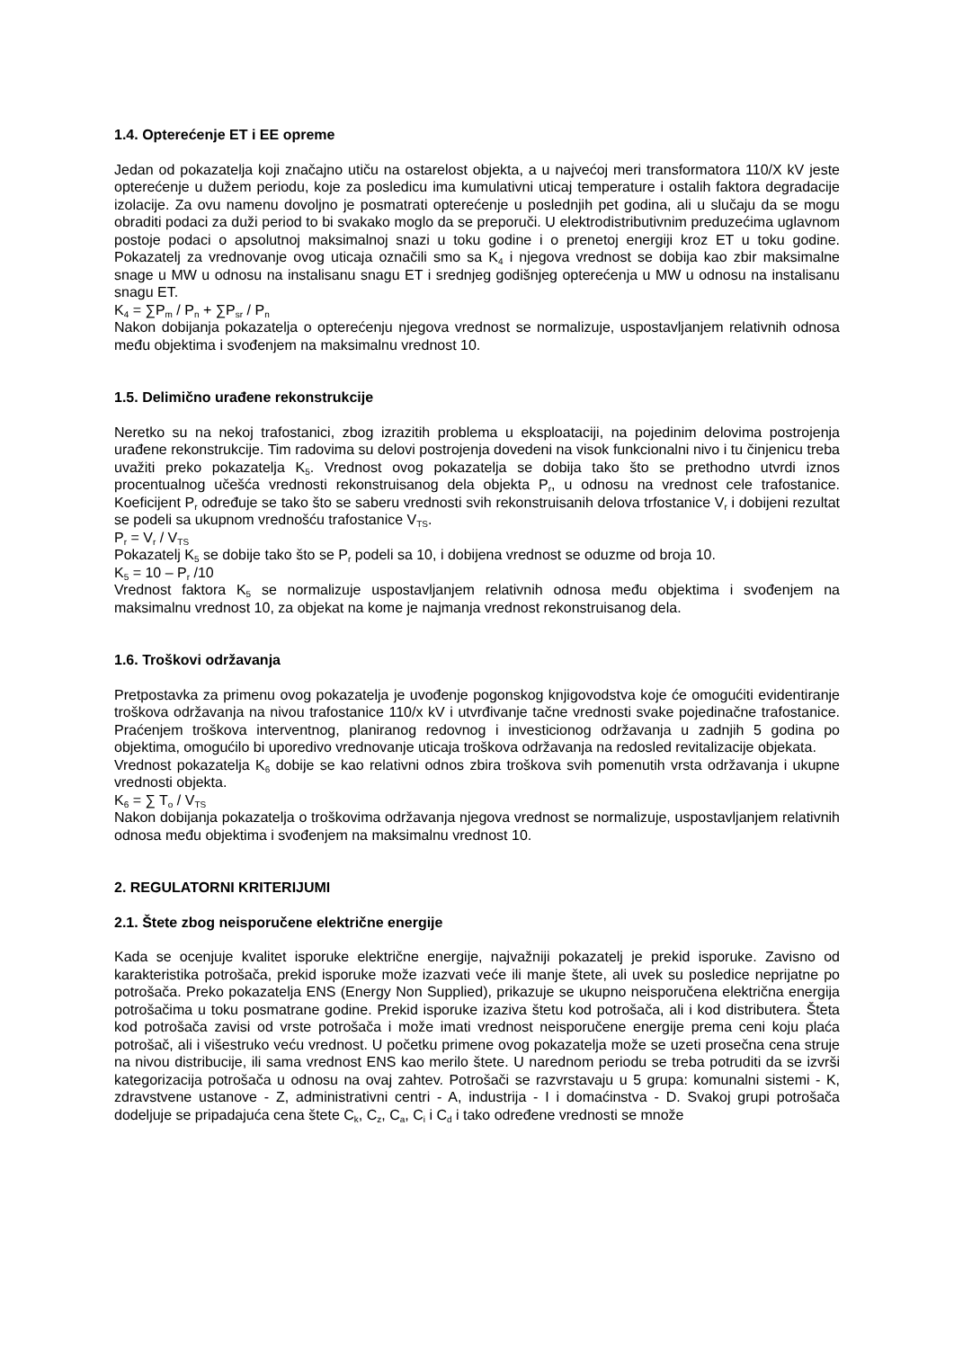1.4. Opterećenje ET i EE opreme
Jedan od pokazatelja koji značajno utiču na ostarelost objekta, a u najvećoj meri transformatora 110/X kV jeste opterećenje u dužem periodu, koje za posledicu ima kumulativni uticaj temperature i ostalih faktora degradacije izolacije. Za ovu namenu dovoljno je posmatrati opterećenje u poslednjih pet godina, ali u slučaju da se mogu obraditi podaci za duži period to bi svakako moglo da se preporuči. U elektrodistributivnim preduzećima uglavnom postoje podaci o apsolutnoj maksimalnoj snazi u toku godine i o prenetoj energiji kroz ET u toku godine. Pokazatelj za vrednovanje ovog uticaja označili smo sa K<sub>4</sub> i njegova vrednost se dobija kao zbir maksimalne snage u MW u odnosu na instalisanu snagu ET i srednjeg godišnjeg opterećenja u MW u odnosu na instalisanu snagu ET.
K<sub>4</sub> = ∑P<sub>m</sub> / P<sub>n</sub> + ∑P<sub>sr</sub> / P<sub>n</sub>
Nakon dobijanja pokazatelja o opterećenju njegova vrednost se normalizuje, uspostavljanjem relativnih odnosa među objektima i svođenjem na maksimalnu vrednost 10.
1.5. Delimično urađene rekonstrukcije
Neretko su na nekoj trafostanici, zbog izrazitih problema u eksploataciji, na pojedinim delovima postrojenja urađene rekonstrukcije. Tim radovima su delovi postrojenja dovedeni na visok funkcionalni nivo i tu činjenicu treba uvažiti preko pokazatelja K<sub>5</sub>. Vrednost ovog pokazatelja se dobija tako što se prethodno utvrdi iznos procentualnog učešća vrednosti rekonstruisanog dela objekta P<sub>r</sub>, u odnosu na vrednost cele trafostanice. Koeficijent P<sub>r</sub> određuje se tako što se saberu vrednosti svih rekonstruisanih delova trfostanice V<sub>r</sub> i dobijeni rezultat se podeli sa ukupnom vrednošću trafostanice V<sub>TS</sub>.
P<sub>r</sub> = V<sub>r</sub> / V<sub>TS</sub>
Pokazatelj K<sub>5</sub> se dobije tako što se P<sub>r</sub> podeli sa 10, i dobijena vrednost se oduzme od broja 10.
K<sub>5</sub> = 10 – P<sub>r</sub> /10
Vrednost faktora K<sub>5</sub> se normalizuje uspostavljanjem relativnih odnosa među objektima i svođenjem na maksimalnu vrednost 10, za objekat na kome je najmanja vrednost rekonstruisanog dela.
1.6. Troškovi održavanja
Pretpostavka za primenu ovog pokazatelja je uvođenje pogonskog knjigovodstva koje će omogućiti evidentiranje troškova održavanja na nivou trafostanice 110/x kV i utvrđivanje tačne vrednosti svake pojedinačne trafostanice. Praćenjem troškova interventnog, planiranog redovnog i investicionog održavanja u zadnjih 5 godina po objektima, omogućilo bi uporedivo vrednovanje uticaja troškova održavanja na redosled revitalizacije objekata.
Vrednost pokazatelja K<sub>6</sub> dobije se kao relativni odnos zbira troškova svih pomenutih vrsta održavanja i ukupne vrednosti objekta.
K<sub>6</sub> = ∑ T<sub>o</sub> / V<sub>TS</sub>
Nakon dobijanja pokazatelja o troškovima održavanja njegova vrednost se normalizuje, uspostavljanjem relativnih odnosa među objektima i svođenjem na maksimalnu vrednost 10.
2. REGULATORNI KRITERIJUMI
2.1. Štete zbog neisporučene električne energije
Kada se ocenjuje kvalitet isporuke električne energije, najvažniji pokazatelj je prekid isporuke. Zavisno od karakteristika potrošača, prekid isporuke može izazvati veće ili manje štete, ali uvek su posledice neprijatne po potrošača. Preko pokazatelja ENS (Energy Non Supplied), prikazuje se ukupno neisporučena električna energija potrošačima u toku posmatrane godine. Prekid isporuke izaziva štetu kod potrošača, ali i kod distributera. Šteta kod potrošača zavisi od vrste potrošača i može imati vrednost neisporučene energije prema ceni koju plaća potrošač, ali i višestruko veću vrednost. U početku primene ovog pokazatelja može se uzeti prosečna cena struje na nivou distribucije, ili sama vrednost ENS kao merilo štete. U narednom periodu se treba potruditi da se izvrši kategorizacija potrošača u odnosu na ovaj zahtev. Potrošači se razvrstavaju u 5 grupa: komunalni sistemi - K, zdravstvene ustanove - Z, administrativni centri - A, industrija - I i domaćinstva - D. Svakoj grupi potrošača dodeljuje se pripadajuća cena štete C<sub>k</sub>, C<sub>z</sub>, C<sub>a</sub>, C<sub>i</sub> i C<sub>d</sub> i tako određene vrednosti se množe